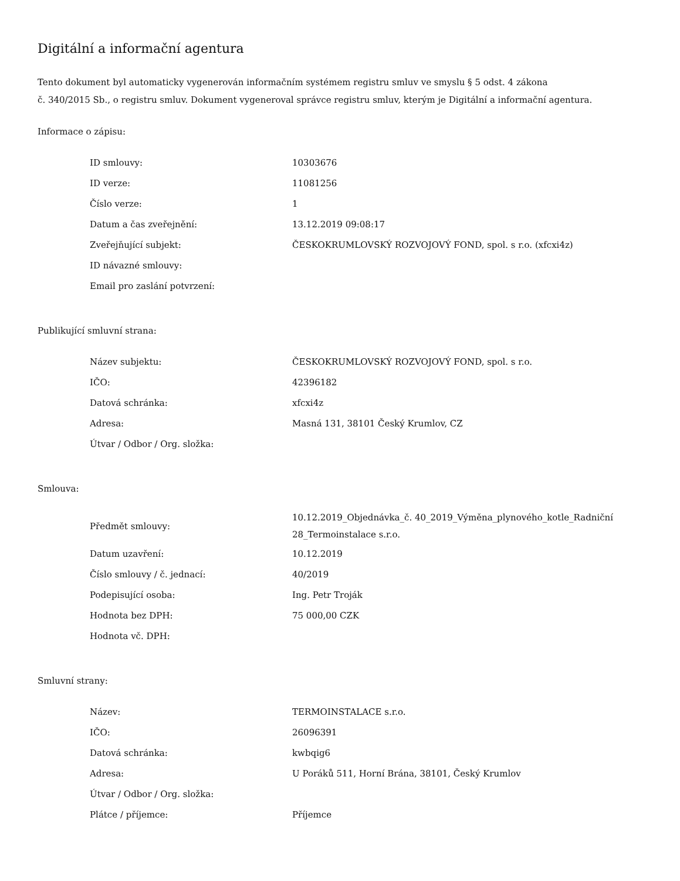Digitální a informační agentura
Tento dokument byl automaticky vygenerován informačním systémem registru smluv ve smyslu § 5 odst. 4 zákona
č. 340/2015 Sb., o registru smluv. Dokument vygeneroval správce registru smluv, kterým je Digitální a informační agentura.
Informace o zápisu:
| ID smlouvy: | 10303676 |
| ID verze: | 11081256 |
| Číslo verze: | 1 |
| Datum a čas zveřejnění: | 13.12.2019 09:08:17 |
| Zveřejňující subjekt: | ČESKOKRUMLOVSKÝ ROZVOJOVÝ FOND, spol. s r.o. (xfcxi4z) |
| ID návazné smlouvy: | |
| Email pro zaslání potvrzení: | |
Publikující smluvní strana:
| Název subjektu: | ČESKOKRUMLOVSKÝ ROZVOJOVÝ FOND, spol. s r.o. |
| IČO: | 42396182 |
| Datová schránka: | xfcxi4z |
| Adresa: | Masná 131, 38101 Český Krumlov, CZ |
| Útvar / Odbor / Org. složka: | |
Smlouva:
| Předmět smlouvy: | 10.12.2019_Objednávka_č. 40_2019_Výměna_plynového_kotle_Radniční 28_Termoinstalace s.r.o. |
| Datum uzavření: | 10.12.2019 |
| Číslo smlouvy / č. jednací: | 40/2019 |
| Podepisující osoba: | Ing. Petr Troják |
| Hodnota bez DPH: | 75 000,00 CZK |
| Hodnota vč. DPH: | |
Smluvní strany:
| Název: | TERMOINSTALACE s.r.o. |
| IČO: | 26096391 |
| Datová schránka: | kwbqig6 |
| Adresa: | U Poráků 511, Horní Brána, 38101, Český Krumlov |
| Útvar / Odbor / Org. složka: | |
| Plátce / příjemce: | Příjemce |